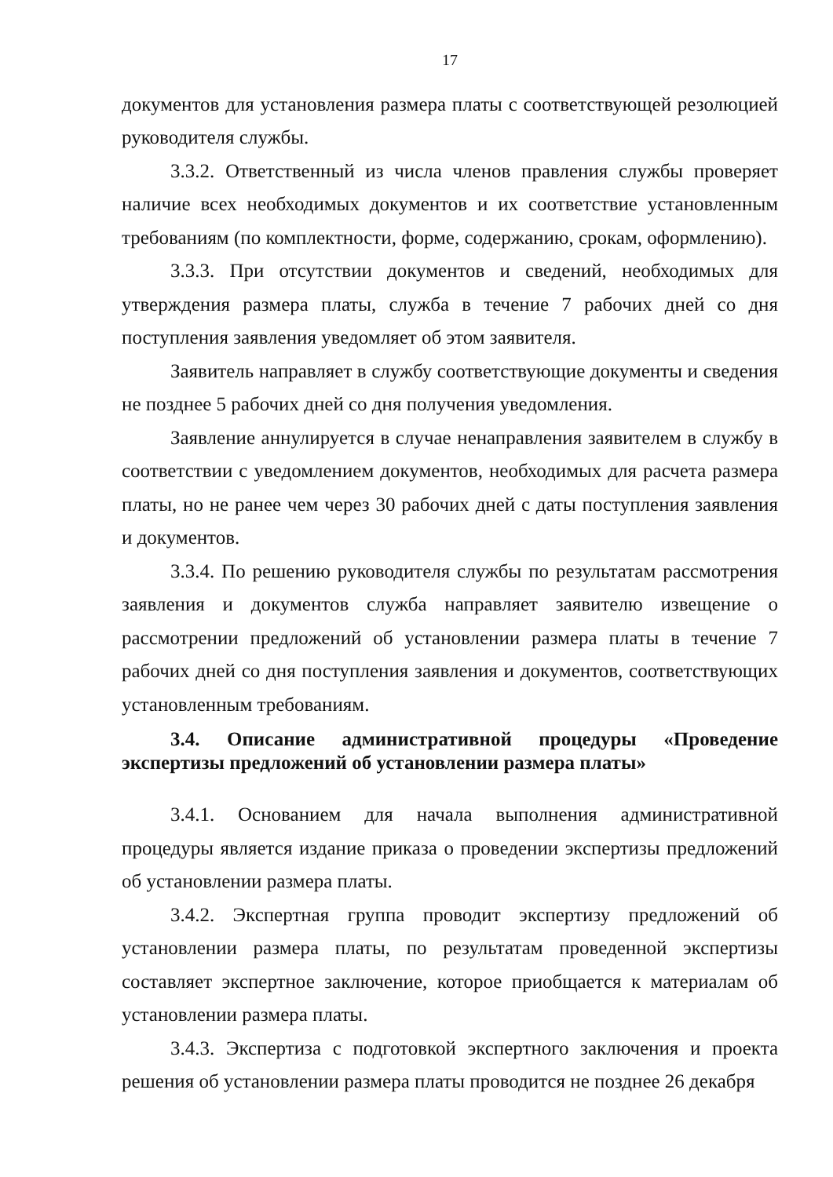17
документов для установления размера платы с соответствующей резолюцией руководителя службы.
3.3.2. Ответственный из числа членов правления службы проверяет наличие всех необходимых документов и их соответствие установленным требованиям (по комплектности, форме, содержанию, срокам, оформлению).
3.3.3. При отсутствии документов и сведений, необходимых для утверждения размера платы, служба в течение 7 рабочих дней со дня поступления заявления уведомляет об этом заявителя.
Заявитель направляет в службу соответствующие документы и сведения не позднее 5 рабочих дней со дня получения уведомления.
Заявление аннулируется в случае ненаправления заявителем в службу в соответствии с уведомлением документов, необходимых для расчета размера платы, но не ранее чем через 30 рабочих дней с даты поступления заявления и документов.
3.3.4. По решению руководителя службы по результатам рассмотрения заявления и документов служба направляет заявителю извещение о рассмотрении предложений об установлении размера платы в течение 7 рабочих дней со дня поступления заявления и документов, соответствующих установленным требованиям.
3.4. Описание административной процедуры «Проведение экспертизы предложений об установлении размера платы»
3.4.1. Основанием для начала выполнения административной процедуры является издание приказа о проведении экспертизы предложений об установлении размера платы.
3.4.2. Экспертная группа проводит экспертизу предложений об установлении размера платы, по результатам проведенной экспертизы составляет экспертное заключение, которое приобщается к материалам об установлении размера платы.
3.4.3. Экспертиза с подготовкой экспертного заключения и проекта решения об установлении размера платы проводится не позднее 26 декабря